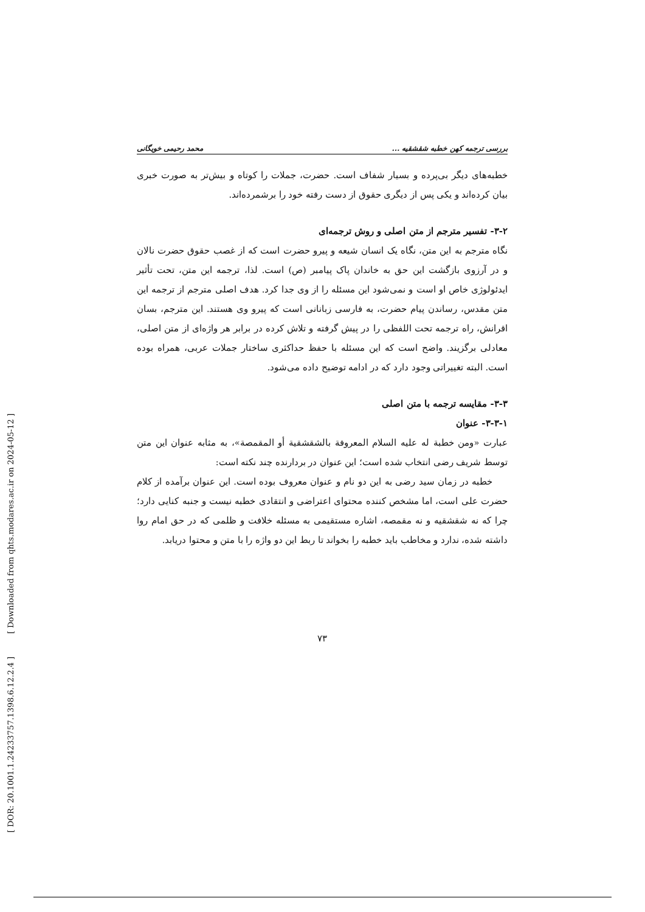[ Downloaded from qhts.modares.ac.ir on 2024-05-12 ]
[ DOR: 20.1001.1.24233757.1398.6.12.2.4 ]
بررسی ترجمه کهن خطبه شقشقیه ... محمد رحیمی خویگانی
خطبه‌های دیگر بی‌پرده و بسیار شفاف است. حضرت، جملات را کوتاه و بیش‌تر به صورت خبری بیان کرده‌اند و یکی پس از دیگری حقوق از دست رفته خود را برشمرده‌اند.
۳-۲- تفسیر مترجم از متن اصلی و روش ترجمه‌ای
نگاه مترجم به این متن، نگاه یک انسان شیعه و پیرو حضرت است که از غصب حقوق حضرت نالان و در آرزوی بازگشت این حق به خاندان پاک پیامبر (ص) است. لذا، ترجمه این متن، تحت تأثیر ایدئولوژی خاص او است و نمی‌شود این مسئله را از وی جدا کرد. هدف اصلی مترجم از ترجمه این متن مقدس، رساندن پیام حضرت، به فارسی زبانانی است که پیرو وی هستند. این مترجم، بسان اقرانش، راه ترجمه تحت اللفظی را در پیش گرفته و تلاش کرده در برابر هر واژه‌ای از متن اصلی، معادلی برگزیند. واضح است که این مسئله با حفظ حداکثری ساختار جملات عربی، همراه بوده است. البته تغییراتی وجود دارد که در ادامه توضیح داده می‌شود.
۳-۳- مقایسه ترجمه با متن اصلی
۳-۳-۱- عنوان
عبارت «ومن خطبة له علیه السلام المعروفة بالشقشقیة أو المقمصة»، به مثابه عنوان این متن توسط شریف رضی انتخاب شده است؛ این عنوان در بردارنده چند نکته است:
خطبه در زمان سید رضی به این دو نام و عنوان معروف بوده است. این عنوان برآمده از کلام حضرت علی است، اما مشخص کننده محتوای اعتراضی و انتقادی خطبه نیست و جنبه کنایی دارد؛ چرا که نه شقشقیه و نه مقمصه، اشاره مستقیمی به مسئله خلافت و ظلمی که در حق امام روا داشته شده، ندارد و مخاطب باید خطبه را بخواند تا ربط این دو واژه را با متن و محتوا دریابد.
۷۳